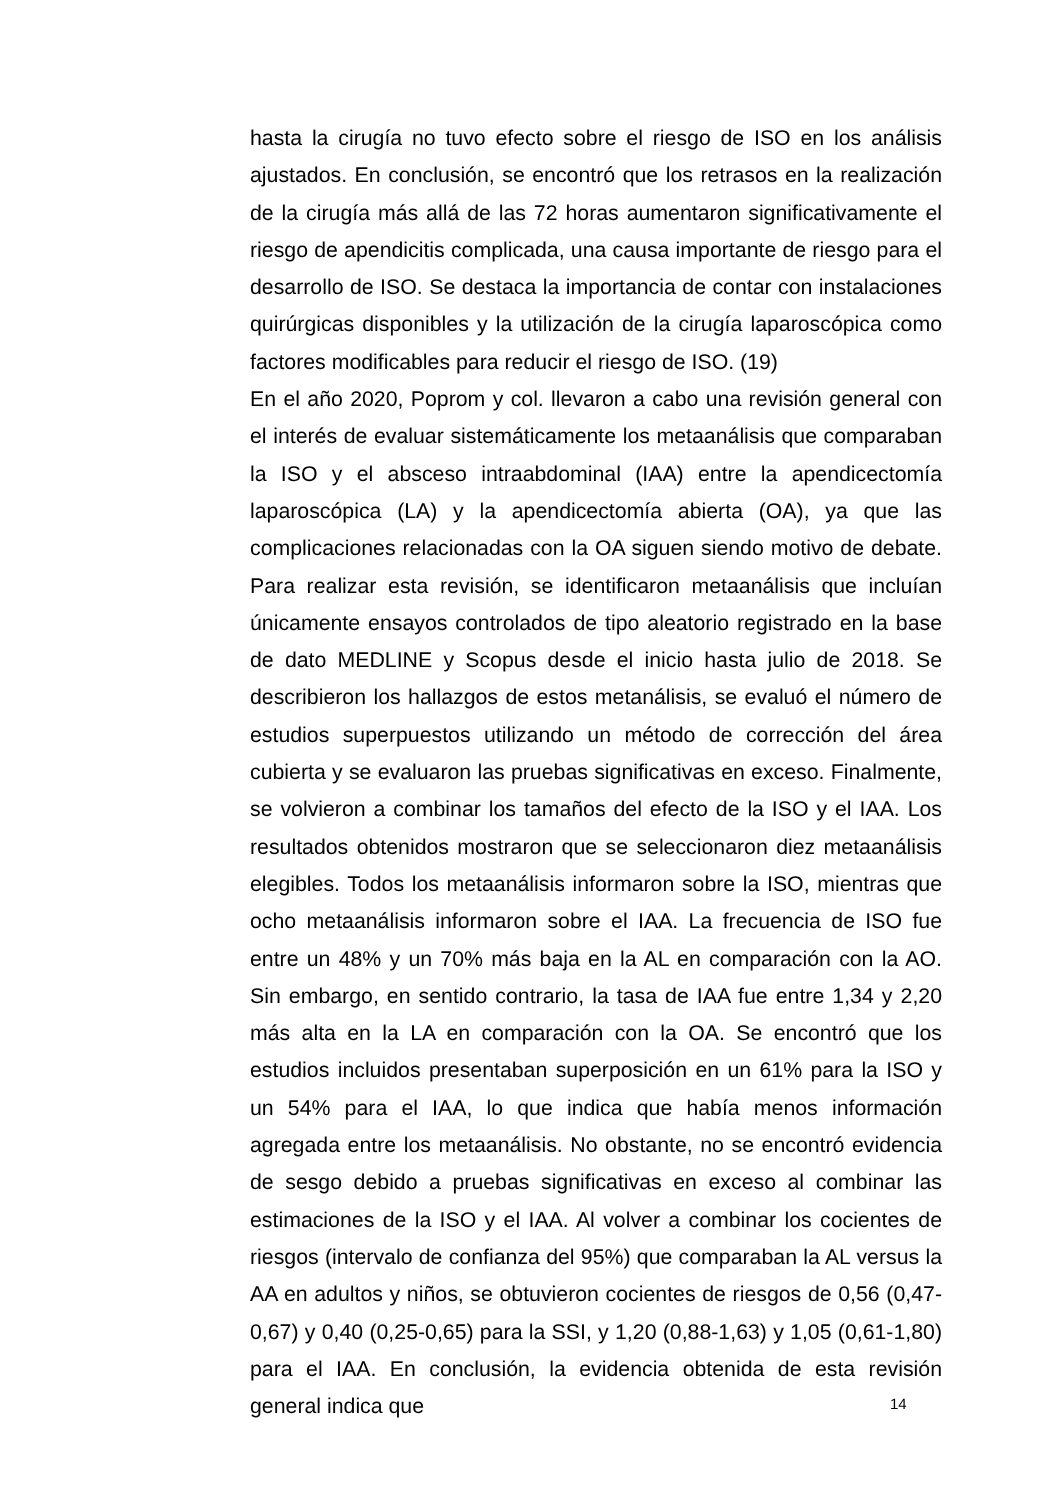hasta la cirugía no tuvo efecto sobre el riesgo de ISO en los análisis ajustados. En conclusión, se encontró que los retrasos en la realización de la cirugía más allá de las 72 horas aumentaron significativamente el riesgo de apendicitis complicada, una causa importante de riesgo para el desarrollo de ISO. Se destaca la importancia de contar con instalaciones quirúrgicas disponibles y la utilización de la cirugía laparoscópica como factores modificables para reducir el riesgo de ISO. (19)
En el año 2020, Poprom y col. llevaron a cabo una revisión general con el interés de evaluar sistemáticamente los metaanálisis que comparaban la ISO y el absceso intraabdominal (IAA) entre la apendicectomía laparoscópica (LA) y la apendicectomía abierta (OA), ya que las complicaciones relacionadas con la OA siguen siendo motivo de debate. Para realizar esta revisión, se identificaron metaanálisis que incluían únicamente ensayos controlados de tipo aleatorio registrado en la base de dato MEDLINE y Scopus desde el inicio hasta julio de 2018. Se describieron los hallazgos de estos metanálisis, se evaluó el número de estudios superpuestos utilizando un método de corrección del área cubierta y se evaluaron las pruebas significativas en exceso. Finalmente, se volvieron a combinar los tamaños del efecto de la ISO y el IAA. Los resultados obtenidos mostraron que se seleccionaron diez metaanálisis elegibles. Todos los metaanálisis informaron sobre la ISO, mientras que ocho metaanálisis informaron sobre el IAA. La frecuencia de ISO fue entre un 48% y un 70% más baja en la AL en comparación con la AO. Sin embargo, en sentido contrario, la tasa de IAA fue entre 1,34 y 2,20 más alta en la LA en comparación con la OA. Se encontró que los estudios incluidos presentaban superposición en un 61% para la ISO y un 54% para el IAA, lo que indica que había menos información agregada entre los metaanálisis. No obstante, no se encontró evidencia de sesgo debido a pruebas significativas en exceso al combinar las estimaciones de la ISO y el IAA. Al volver a combinar los cocientes de riesgos (intervalo de confianza del 95%) que comparaban la AL versus la AA en adultos y niños, se obtuvieron cocientes de riesgos de 0,56 (0,47-0,67) y 0,40 (0,25-0,65) para la SSI, y 1,20 (0,88-1,63) y 1,05 (0,61-1,80) para el IAA. En conclusión, la evidencia obtenida de esta revisión general indica que
14